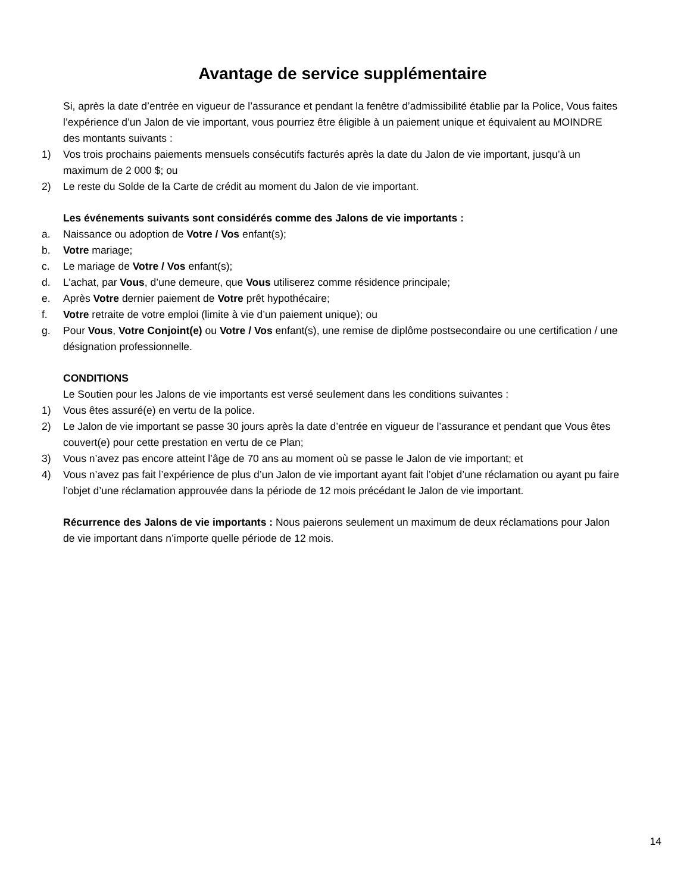Avantage de service supplémentaire
Si, après la date d’entrée en vigueur de l’assurance et pendant la fenêtre d’admissibilité établie par la Police, Vous faites l’expérience d’un Jalon de vie important, vous pourriez être éligible à un paiement unique et équivalent au MOINDRE des montants suivants :
1) Vos trois prochains paiements mensuels consécutifs facturés après la date du Jalon de vie important, jusqu’à un maximum de 2 000 $; ou
2) Le reste du Solde de la Carte de crédit au moment du Jalon de vie important.
Les événements suivants sont considérés comme des Jalons de vie importants :
a. Naissance ou adoption de Votre / Vos enfant(s);
b. Votre mariage;
c. Le mariage de Votre / Vos enfant(s);
d. L’achat, par Vous, d’une demeure, que Vous utiliserez comme résidence principale;
e. Après Votre dernier paiement de Votre prêt hypothécaire;
f. Votre retraite de votre emploi (limite à vie d’un paiement unique); ou
g. Pour Vous, Votre Conjoint(e) ou Votre / Vos enfant(s), une remise de diplôme postsecondaire ou une certification / une désignation professionnelle.
CONDITIONS
Le Soutien pour les Jalons de vie importants est versé seulement dans les conditions suivantes :
1) Vous êtes assuré(e) en vertu de la police.
2) Le Jalon de vie important se passe 30 jours après la date d’entrée en vigueur de l’assurance et pendant que Vous êtes couvert(e) pour cette prestation en vertu de ce Plan;
3) Vous n’avez pas encore atteint l’âge de 70 ans au moment où se passe le Jalon de vie important; et
4) Vous n’avez pas fait l’expérience de plus d’un Jalon de vie important ayant fait l’objet d’une réclamation ou ayant pu faire l’objet d’une réclamation approuvée dans la période de 12 mois précédant le Jalon de vie important.
Récurrence des Jalons de vie importants : Nous paierons seulement un maximum de deux réclamations pour Jalon de vie important dans n’importe quelle période de 12 mois.
14